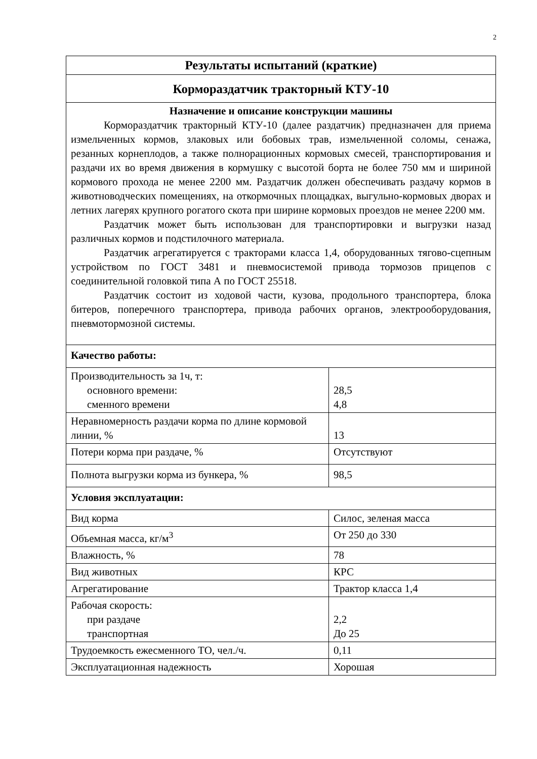2
| Результаты испытаний (краткие) | |
| --- | --- |
| Кормораздатчик тракторный КТУ-10 | |
| Назначение и описание конструкции машины Кормораздатчик тракторный КТУ-10 (далее раздатчик) предназначен для приема измельченных кормов, злаковых или бобовых трав, измельченной соломы, сенажа, резанных корнеплодов, а также полнорационных кормовых смесей, транспортирования и раздачи их во время движения в кормушку с высотой борта не более 750 мм и шириной кормового прохода не менее 2200 мм. Раздатчик должен обеспечивать раздачу кормов в животноводческих помещениях, на откормочных площадках, выгульно-кормовых дворах и летних лагерях крупного рогатого скота при ширине кормовых проездов не менее 2200 мм. Раздатчик может быть использован для транспортировки и выгрузки назад различных кормов и подстилочного материала. Раздатчик агрегатируется с тракторами класса 1,4, оборудованных тягово-сцепным устройством по ГОСТ 3481 и пневмосистемой привода тормозов прицепов с соединительной головкой типа А по ГОСТ 25518. Раздатчик состоит из ходовой части, кузова, продольного транспортера, блока битеров, поперечного транспортера, привода рабочих органов, электрооборудования, пневмотормозной системы. | |
| Качество работы: | |
| Производительность за 1ч, т: основного времени: сменного времени | 28,5 4,8 |
| Неравномерность раздачи корма по длине кормовой линии, % | 13 |
| Потери корма при раздаче, % | Отсутствуют |
| Полнота выгрузки корма из бункера, % | 98,5 |
| Условия эксплуатации: | |
| Вид корма | Силос, зеленая масса |
| Объемная масса, кг/м<sup>3</sup> | От 250 до 330 |
| Влажность, % | 78 |
| Вид животных | КРС |
| Агрегатирование | Трактор класса 1,4 |
| Рабочая скорость: при раздаче транспортная | 2,2 До 25 |
| Трудоемкость ежесменного ТО, чел./ч. | 0,11 |
| Эксплуатационная надежность | Хорошая |